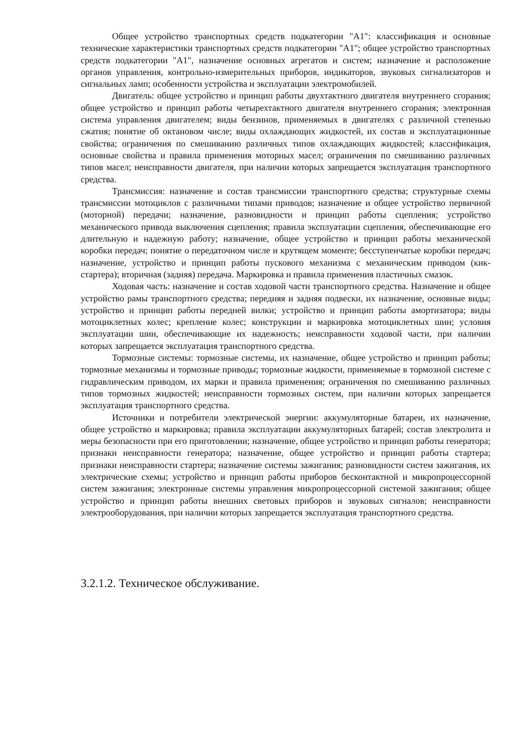Общее устройство транспортных средств подкатегории "А1": классификация и основные технические характеристики транспортных средств подкатегории "А1"; общее устройство транспортных средств подкатегории "А1", назначение основных агрегатов и систем; назначение и расположение органов управления, контрольно-измерительных приборов, индикаторов, звуковых сигнализаторов и сигнальных ламп; особенности устройства и эксплуатации электромобилей.
Двигатель: общее устройство и принцип работы двухтактного двигателя внутреннего сгорания; общее устройство и принцип работы четырехтактного двигателя внутреннего сгорания; электронная система управления двигателем; виды бензинов, применяемых в двигателях с различной степенью сжатия; понятие об октановом числе; виды охлаждающих жидкостей, их состав и эксплуатационные свойства; ограничения по смешиванию различных типов охлаждающих жидкостей; классификация, основные свойства и правила применения моторных масел; ограничения по смешиванию различных типов масел; неисправности двигателя, при наличии которых запрещается эксплуатация транспортного средства.
Трансмиссия: назначение и состав трансмиссии транспортного средства; структурные схемы трансмиссии мотоциклов с различными типами приводов; назначение и общее устройство первичной (моторной) передачи; назначение, разновидности и принцип работы сцепления; устройство механического привода выключения сцепления; правила эксплуатации сцепления, обеспечивающие его длительную и надежную работу; назначение, общее устройство и принцип работы механической коробки передач; понятие о передаточном числе и крутящем моменте; бесступенчатые коробки передач; назначение, устройство и принцип работы пускового механизма с механическим приводом (кик-стартера); вторичная (задняя) передача. Маркировка и правила применения пластичных смазок.
Ходовая часть: назначение и состав ходовой части транспортного средства. Назначение и общее устройство рамы транспортного средства; передняя и задняя подвески, их назначение, основные виды; устройство и принцип работы передней вилки; устройство и принцип работы амортизатора; виды мотоциклетных колес; крепление колес; конструкции и маркировка мотоциклетных шин; условия эксплуатации шин, обеспечивающие их надежность; неисправности ходовой части, при наличии которых запрещается эксплуатация транспортного средства.
Тормозные системы: тормозные системы, их назначение, общее устройство и принцип работы; тормозные механизмы и тормозные приводы; тормозные жидкости, применяемые в тормозной системе с гидравлическим приводом, их марки и правила применения; ограничения по смешиванию различных типов тормозных жидкостей; неисправности тормозных систем, при наличии которых запрещается эксплуатация транспортного средства.
Источники и потребители электрической энергии: аккумуляторные батареи, их назначение, общее устройство и маркировка; правила эксплуатации аккумуляторных батарей; состав электролита и меры безопасности при его приготовлении; назначение, общее устройство и принцип работы генератора; признаки неисправности генератора; назначение, общее устройство и принцип работы стартера; признаки неисправности стартера; назначение системы зажигания; разновидности систем зажигания, их электрические схемы; устройство и принцип работы приборов бесконтактной и микропроцессорной систем зажигания; электронные системы управления микропроцессорной системой зажигания; общее устройство и принцип работы внешних световых приборов и звуковых сигналов; неисправности электрооборудования, при наличии которых запрещается эксплуатация транспортного средства.
3.2.1.2. Техническое обслуживание.